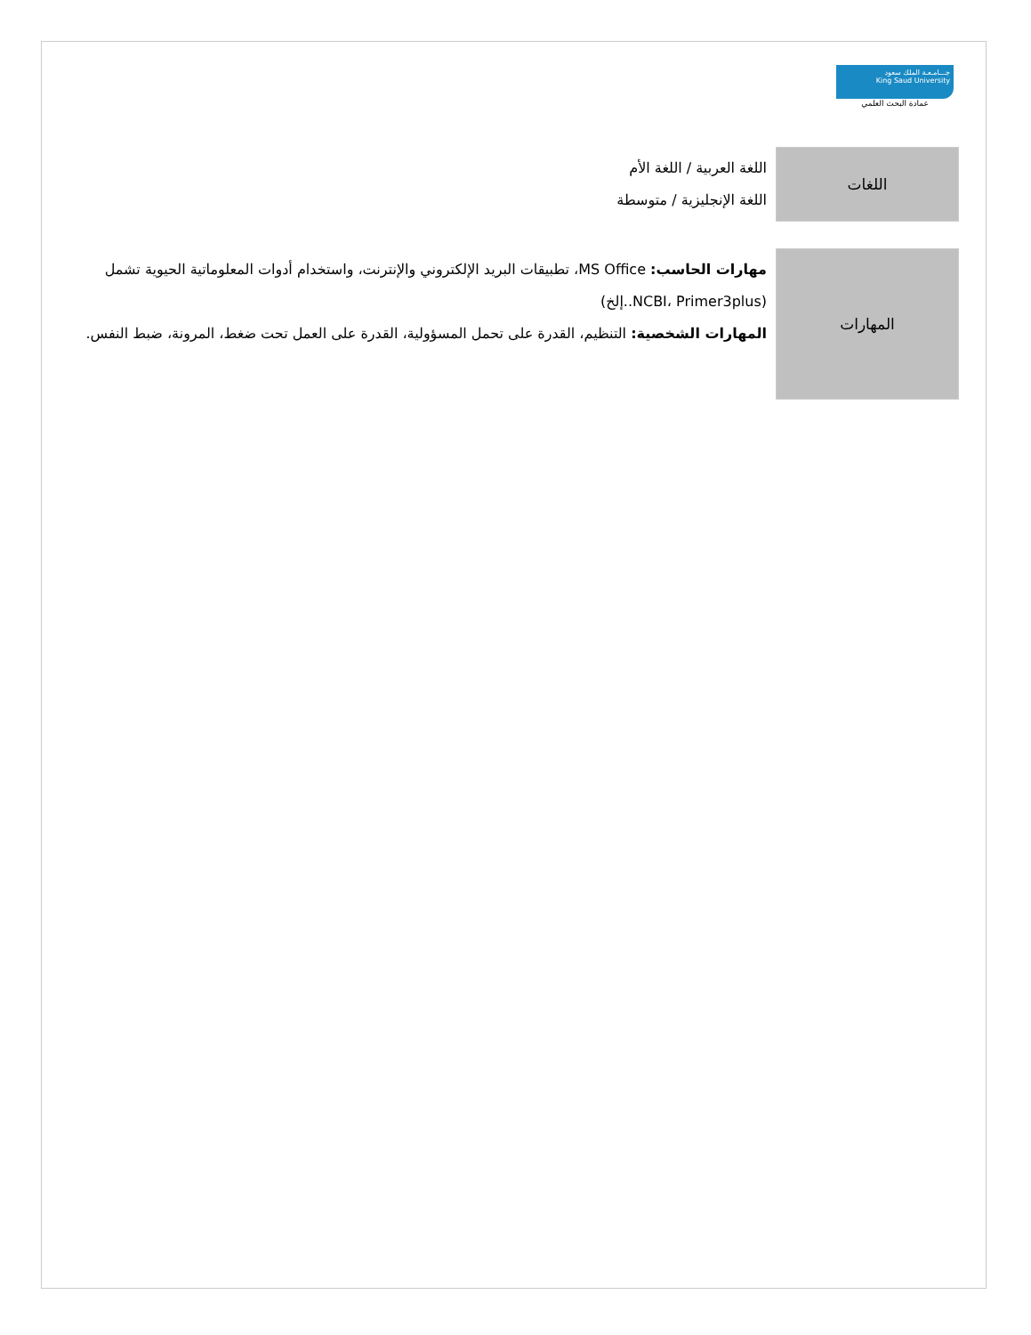جـــامـعـة الملك سعود
King Saud University
عمادة البحث العلمي
| اللغات | اللغة العربية / اللغة الأم اللغة الإنجليزية / متوسطة |
| المهارات | مهارات الحاسب: MS Office، تطبيقات البريد الإلكتروني والإنترنت، واستخدام أدوات المعلوماتية الحيوية تشمل (NCBI، Primer3plus..إلخ) المهارات الشخصية: التنظيم، القدرة على تحمل المسؤولية، القدرة على العمل تحت ضغط، المرونة، ضبط النفس. |